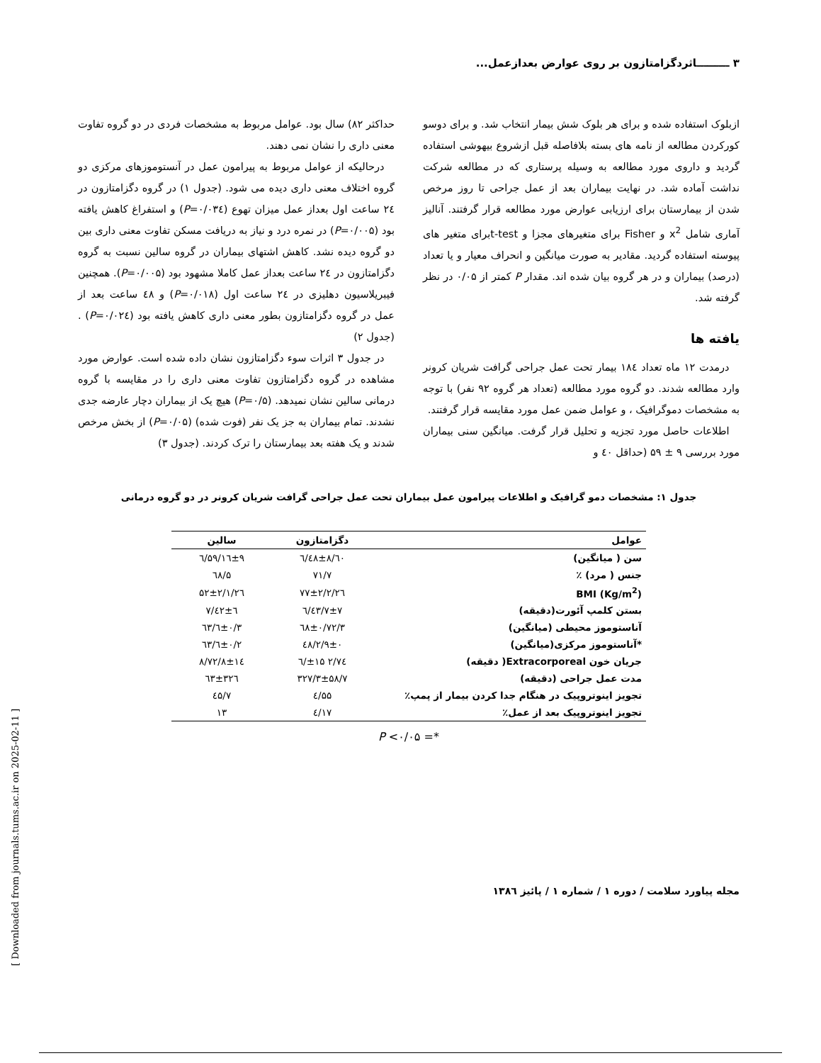۳ ـــــــــاثردگزامتازون بر روی عوارض بعدازعمل...
ازبلوک استفاده شده و برای هر بلوک شش بیمار انتخاب شد. و برای دوسو کورکردن مطالعه از نامه های بسته بلافاصله قبل ازشروع بیهوشی استفاده گردید و داروی مورد مطالعه به وسیله پرستاری که در مطالعه شرکت نداشت آماده شد. در نهایت بیماران بعد از عمل جراحی تا روز مرخص شدن از بیمارستان برای ارزیابی عوارض مورد مطالعه قرار گرفتند. آنالیز آماری شامل x<sup>2</sup> و Fisher برای متغیرهای مجزا و t-testبرای متغیر های پیوسته استفاده گردید. مقادیر به صورت میانگین و انحراف معیار و یا تعداد (درصد) بیماران و در هر گروه بیان شده اند. مقدار P کمتر از ۰/۰۵ در نظر گرفته شد.
یافته ها
 درمدت ۱۲ ماه تعداد ۱۸٤ بیمار تحت عمل جراحی گرافت شریان کرونر وارد مطالعه شدند. دو گروه مورد مطالعه (تعداد هر گروه ۹۲ نفر) با توجه به مشخصات دموگرافیک ، و عوامل ضمن عمل مورد مقایسه قرار گرفتند.
 اطلاعات حاصل مورد تجزیه و تحلیل قرار گرفت. میانگین سنی بیماران مورد بررسی ۹ ± ۵۹ (حداقل ٤۰ و
حداکثر ۸۲) سال بود. عوامل مربوط به مشخصات فردی در دو گروه تفاوت معنی داری را نشان نمی دهند.
 درحالیکه از عوامل مربوط به پیرامون عمل در آنستوموزهای مرکزی دو گروه اختلاف معنی داری دیده می شود. (جدول ۱) در گروه دگزامتازون در ۲٤ ساعت اول بعداز عمل میزان تهوع (P=۰/۰۳٤) و استفراغ کاهش یافته بود (P=۰/۰۰۵) در نمره درد و نیاز به دریافت مسکن تفاوت معنی داری بین دو گروه دیده نشد. کاهش اشتهای بیماران در گروه سالین نسبت به گروه دگزامتازون در ۲٤ ساعت بعداز عمل کاملا مشهود بود (P=۰/۰۰۵). همچنین فیبریلاسیون دهلیزی در ۲٤ ساعت اول (P=۰/۰۱۸) و ٤۸ ساعت بعد از عمل در گروه دگزامتازون بطور معنی داری کاهش یافته بود (P=۰/۰۲٤) . (جدول ۲)
 در جدول ۳ اثرات سوء دگزامتازون نشان داده شده است. عوارض مورد مشاهده در گروه دگزامتازون تفاوت معنی داری را در مقایسه با گروه درمانی سالین نشان نمیدهد. (P=۰/۵) هیچ یک از بیماران دچار عارضه جدی نشدند. تمام بیماران به جز یک نفر (فوت شده) (P=۰/۰۵) از بخش مرخص شدند و یک هفته بعد بیمارستان را ترک کردند. (جدول ۳)
جدول ۱: مشخصات دمو گرافیک و اطلاعات پیرامون عمل بیماران تحت عمل جراحی گرافت شریان کرونر در دو گروه درمانی
| عوامل | دگزامتازون | سالین |
| --- | --- | --- |
| سن ( میانگین) | ٦۰/٤۸±۸/٦ | ۵۹/۱٦±۹/٦ |
| جنس ( مرد) ٪ | ۷۱/۷ | ٦۸/۵ |
| (Kg/m<sup>2</sup>) BMI | ۲٦/۷۷±۲/۲ | ۲٦/۵۲±۲/۱ |
| بستن کلمپ آئورت(دقیقه) | ٤۳/۷±۷/٦ | ٤۲±٦/۷ |
| آناستوموز محیطی (میانگین) | ۳/٦۸±۰/۷۲ | ۳/٦±۰/٦۳ |
| *آناستوموز مرکزی(میانگین) | ۲/۹±۰/٤۸ | ۲/٦±۰/٦۳ |
| جریان خون Extracorporeal( دقیقه) | ۷٤/۲ ±۱۵/٦ | ۷۲/۸±۱٤/۸ |
| مدت عمل جراحی (دقیقه) | ۳۲۷/۳±۵۸/۷ | ۳۲٦±٦۳ |
| تجویز اینوتروپیک در هنگام جدا کردن بیمار از پمپ٪ | ۵۵/٤ | ٤۵/۷ |
| تجویز اینوتروپیک بعد از عمل٪ | ۱۷/٤ | ۱۳ |
*= P <۰/۰۵
مجله پیاورد سلامت / دوره ۱ / شماره ۱ / پائیز ۱۳۸٦
[ Downloaded from journals.tums.ac.ir on 2025-02-11 ]